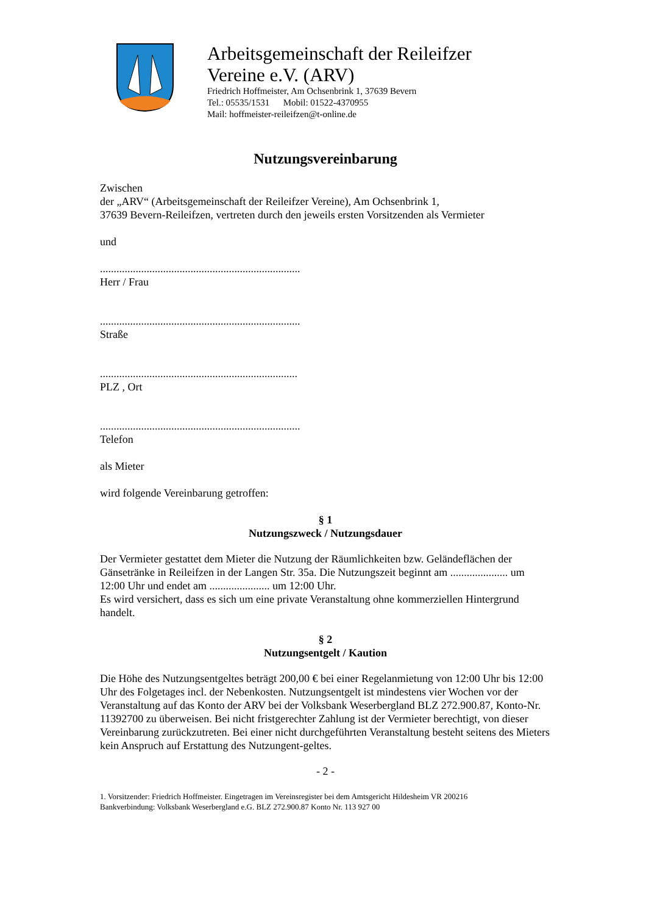Arbeitsgemeinschaft der Reileifzer
Vereine e.V. (ARV)
Friedrich Hoffmeister, Am Ochsenbrink 1, 37639 Bevern
Tel.: 05535/1531 Mobil: 01522-4370955
Mail: hoffmeister-reileifzen@t-online.de
Nutzungsvereinbarung
Zwischen
der „ARV“ (Arbeitsgemeinschaft der Reileifzer Vereine), Am Ochsenbrink 1,
37639 Bevern-Reileifzen, vertreten durch den jeweils ersten Vorsitzenden als Vermieter
und
.........................................................................
Herr / Frau
.........................................................................
Straße
........................................................................
PLZ , Ort
.........................................................................
Telefon
als Mieter
wird folgende Vereinbarung getroffen:
§ 1
Nutzungszweck / Nutzungsdauer
Der Vermieter gestattet dem Mieter die Nutzung der Räumlichkeiten bzw. Geländeflächen der Gänsetränke in Reileifzen in der Langen Str. 35a. Die Nutzungszeit beginnt am ..................... um 12:00 Uhr und endet am ...................... um 12:00 Uhr.
Es wird versichert, dass es sich um eine private Veranstaltung ohne kommerziellen Hintergrund handelt.
§ 2
Nutzungsentgelt / Kaution
Die Höhe des Nutzungsentgeltes beträgt 200,00 € bei einer Regelanmietung von 12:00 Uhr bis 12:00 Uhr des Folgetages incl. der Nebenkosten. Nutzungsentgelt ist mindestens vier Wochen vor der Veranstaltung auf das Konto der ARV bei der Volksbank Weserbergland BLZ 272.900.87, Konto-Nr. 11392700 zu überweisen. Bei nicht fristgerechter Zahlung ist der Vermieter berechtigt, von dieser Vereinbarung zurückzutreten. Bei einer nicht durchgeführten Veranstaltung besteht seitens des Mieters kein Anspruch auf Erstattung des Nutzungent-geltes.
- 2 -
1. Vorsitzender: Friedrich Hoffmeister. Eingetragen im Vereinsregister bei dem Amtsgericht Hildesheim VR 200216
Bankverbindung: Volksbank Weserbergland e.G. BLZ 272.900.87 Konto Nr. 113 927 00